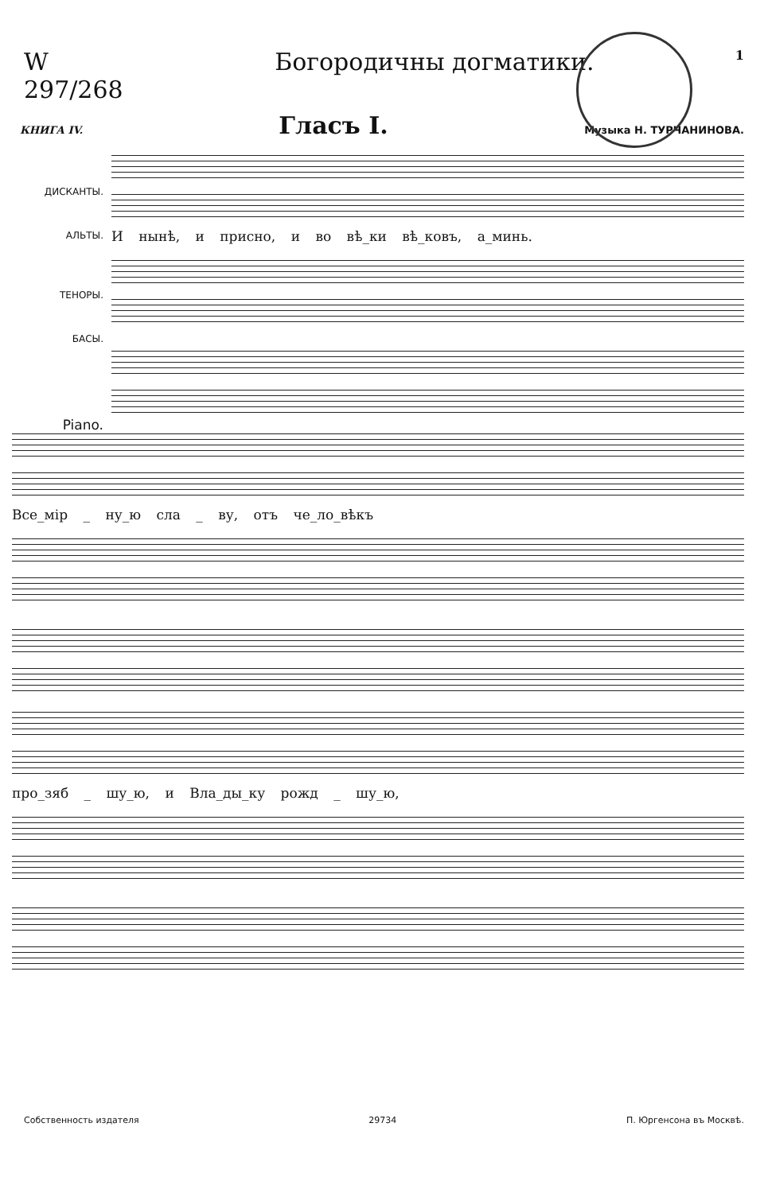W 297/268 Богородичны догматики.
1
КНИГА IV. Гласъ I. Музыка Н. ТУРЧАНИНОВА.
ДИСКАНТЫ.
АЛЬТЫ.
ТЕНОРЫ.
БАСЫ.
Piano.
И нынѣ, и присно, и во вѣ_ки вѣ_ковъ, а_минь.
Все_мір _ ну_ю сла _ ву, отъ че_ло_вѣкъ
про_зяб _ шу_ю, и Вла_ды_ку рожд _ шу_ю,
Собственность издателя 29734 П. Юргенсона въ Москвѣ.